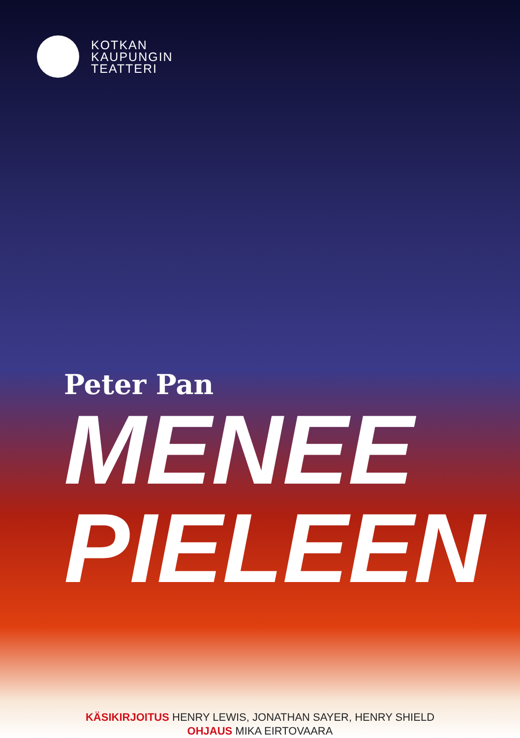KOTKAN
KAUPUNGIN
TEATTERI
Peter Pan
MENEE
PIELEEN
KÄSIKIRJOITUS HENRY LEWIS, JONATHAN SAYER, HENRY SHIELD
OHJAUS MIKA EIRTOVAARA